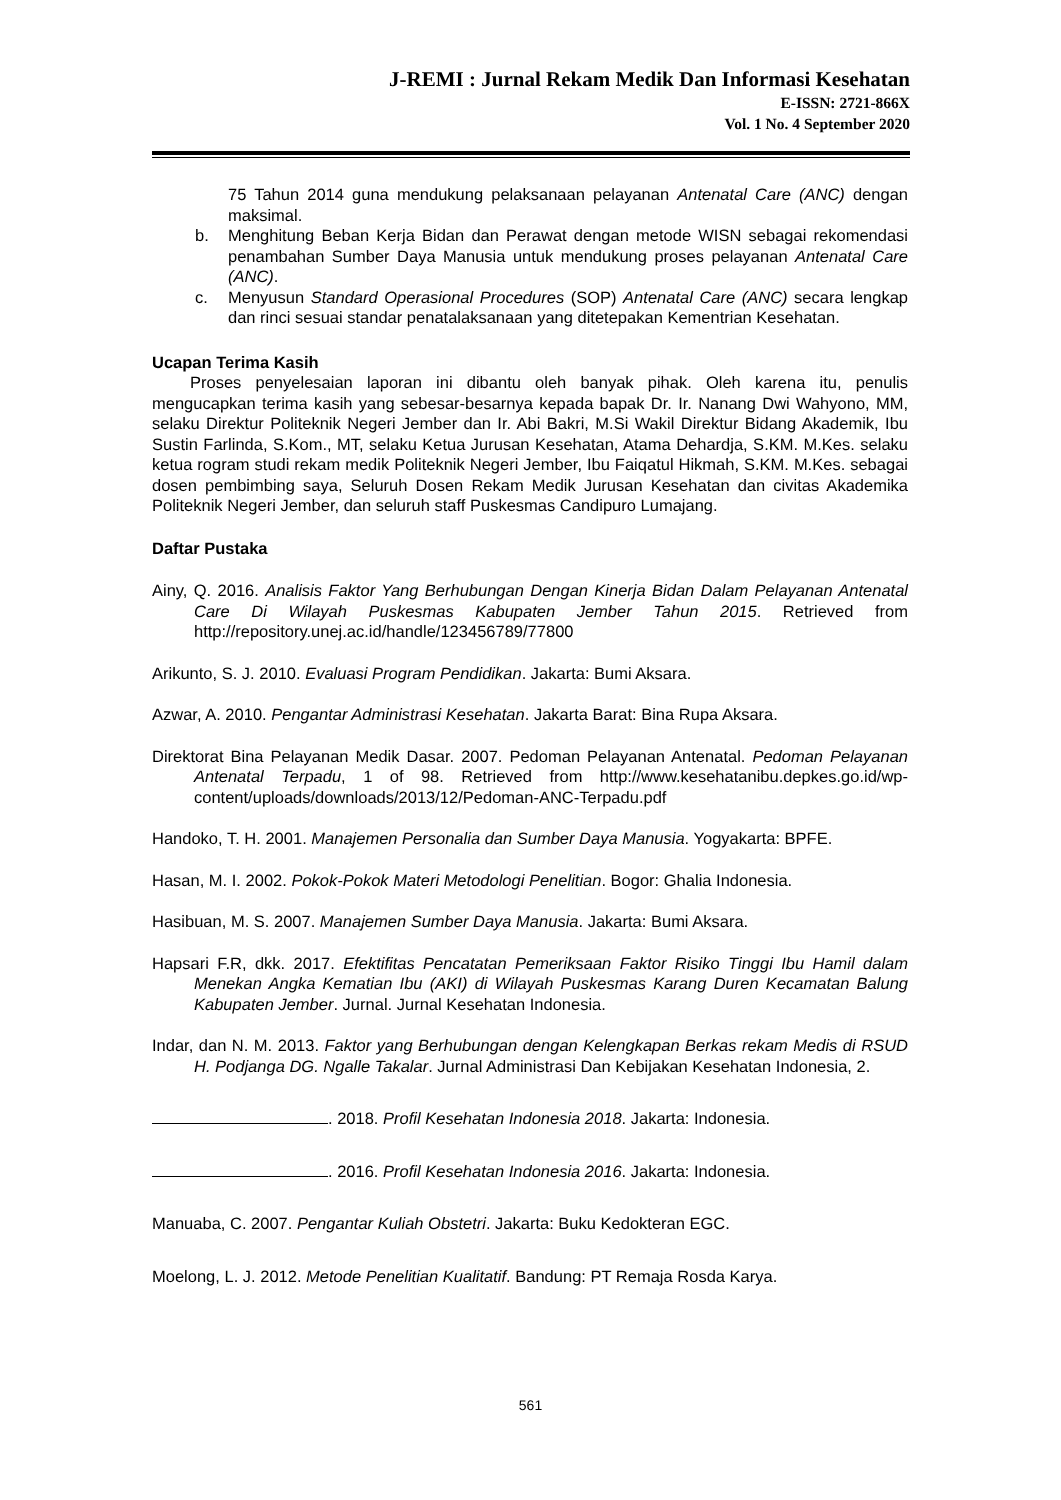J-REMI : Jurnal Rekam Medik Dan Informasi Kesehatan
E-ISSN: 2721-866X
Vol. 1 No. 4 September 2020
75 Tahun 2014 guna mendukung pelaksanaan pelayanan Antenatal Care (ANC) dengan maksimal.
b. Menghitung Beban Kerja Bidan dan Perawat dengan metode WISN sebagai rekomendasi penambahan Sumber Daya Manusia untuk mendukung proses pelayanan Antenatal Care (ANC).
c. Menyusun Standard Operasional Procedures (SOP) Antenatal Care (ANC) secara lengkap dan rinci sesuai standar penatalaksanaan yang ditetepakan Kementrian Kesehatan.
Ucapan Terima Kasih
Proses penyelesaian laporan ini dibantu oleh banyak pihak. Oleh karena itu, penulis mengucapkan terima kasih yang sebesar-besarnya kepada bapak Dr. Ir. Nanang Dwi Wahyono, MM, selaku Direktur Politeknik Negeri Jember dan Ir. Abi Bakri, M.Si Wakil Direktur Bidang Akademik, Ibu Sustin Farlinda, S.Kom., MT, selaku Ketua Jurusan Kesehatan, Atama Dehardja, S.KM. M.Kes. selaku ketua rogram studi rekam medik Politeknik Negeri Jember, Ibu Faiqatul Hikmah, S.KM. M.Kes. sebagai dosen pembimbing saya, Seluruh Dosen Rekam Medik Jurusan Kesehatan dan civitas Akademika Politeknik Negeri Jember, dan seluruh staff Puskesmas Candipuro Lumajang.
Daftar Pustaka
Ainy, Q. 2016. Analisis Faktor Yang Berhubungan Dengan Kinerja Bidan Dalam Pelayanan Antenatal Care Di Wilayah Puskesmas Kabupaten Jember Tahun 2015. Retrieved from http://repository.unej.ac.id/handle/123456789/77800
Arikunto, S. J. 2010. Evaluasi Program Pendidikan. Jakarta: Bumi Aksara.
Azwar, A. 2010. Pengantar Administrasi Kesehatan. Jakarta Barat: Bina Rupa Aksara.
Direktorat Bina Pelayanan Medik Dasar. 2007. Pedoman Pelayanan Antenatal. Pedoman Pelayanan Antenatal Terpadu, 1 of 98. Retrieved from http://www.kesehatanibu.depkes.go.id/wp-content/uploads/downloads/2013/12/Pedoman-ANC-Terpadu.pdf
Handoko, T. H. 2001. Manajemen Personalia dan Sumber Daya Manusia. Yogyakarta: BPFE.
Hasan, M. I. 2002. Pokok-Pokok Materi Metodologi Penelitian. Bogor: Ghalia Indonesia.
Hasibuan, M. S. 2007. Manajemen Sumber Daya Manusia. Jakarta: Bumi Aksara.
Hapsari F.R, dkk. 2017. Efektifitas Pencatatan Pemeriksaan Faktor Risiko Tinggi Ibu Hamil dalam Menekan Angka Kematian Ibu (AKI) di Wilayah Puskesmas Karang Duren Kecamatan Balung Kabupaten Jember. Jurnal. Jurnal Kesehatan Indonesia.
Indar, dan N. M. 2013. Faktor yang Berhubungan dengan Kelengkapan Berkas rekam Medis di RSUD H. Podjanga DG. Ngalle Takalar. Jurnal Administrasi Dan Kebijakan Kesehatan Indonesia, 2.
. 2018. Profil Kesehatan Indonesia 2018. Jakarta: Indonesia.
. 2016. Profil Kesehatan Indonesia 2016. Jakarta: Indonesia.
Manuaba, C. 2007. Pengantar Kuliah Obstetri. Jakarta: Buku Kedokteran EGC.
Moelong, L. J. 2012. Metode Penelitian Kualitatif. Bandung: PT Remaja Rosda Karya.
561